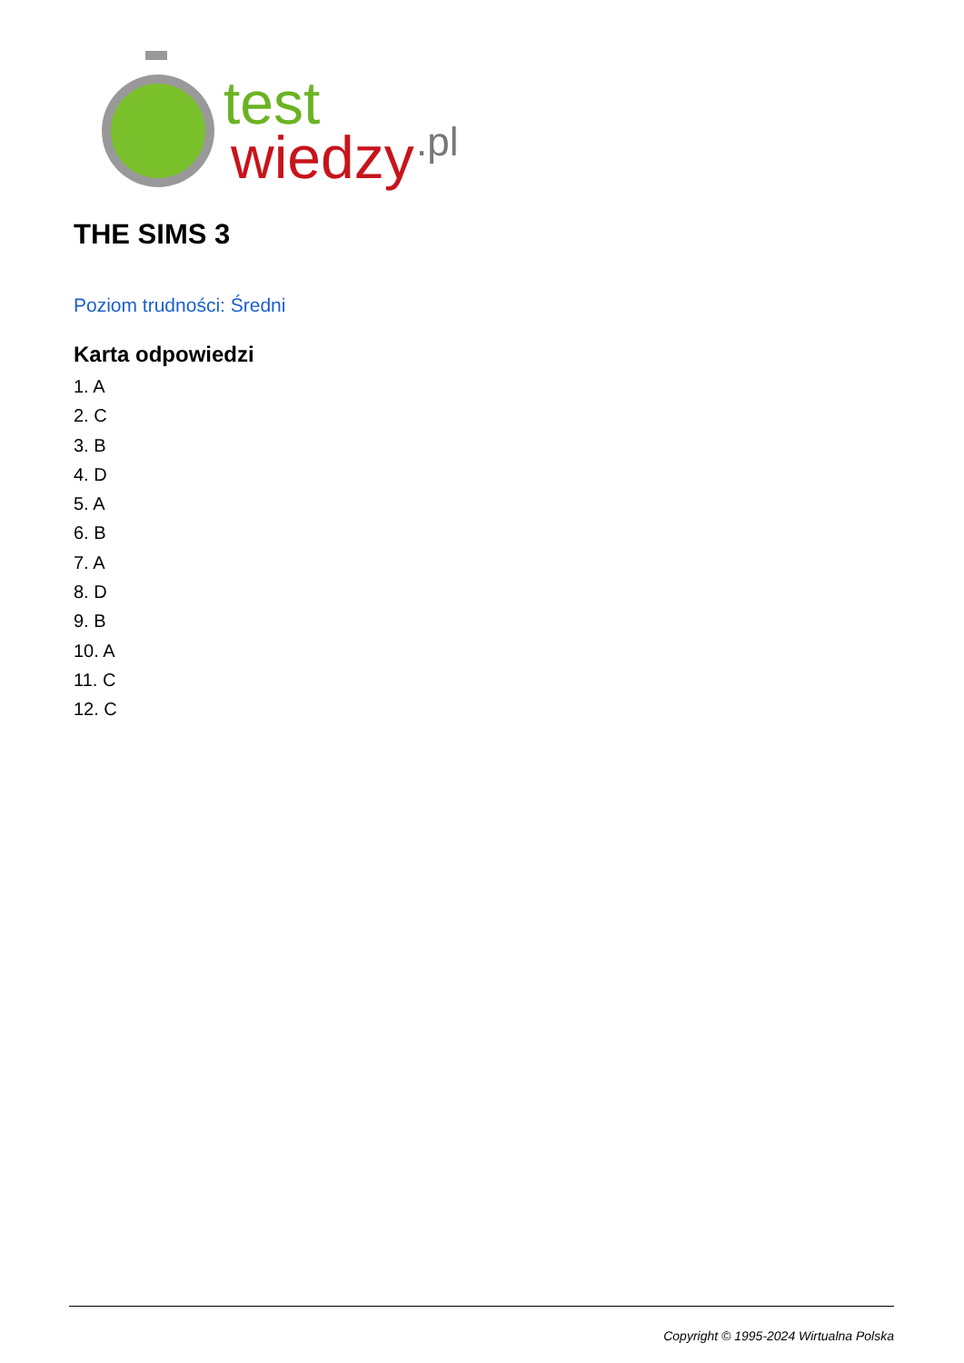test
wiedzy
.pl
THE SIMS 3
Poziom trudności: Średni
Karta odpowiedzi
1. A
2. C
3. B
4. D
5. A
6. B
7. A
8. D
9. B
10. A
11. C
12. C
Copyright © 1995-2024 Wirtualna Polska